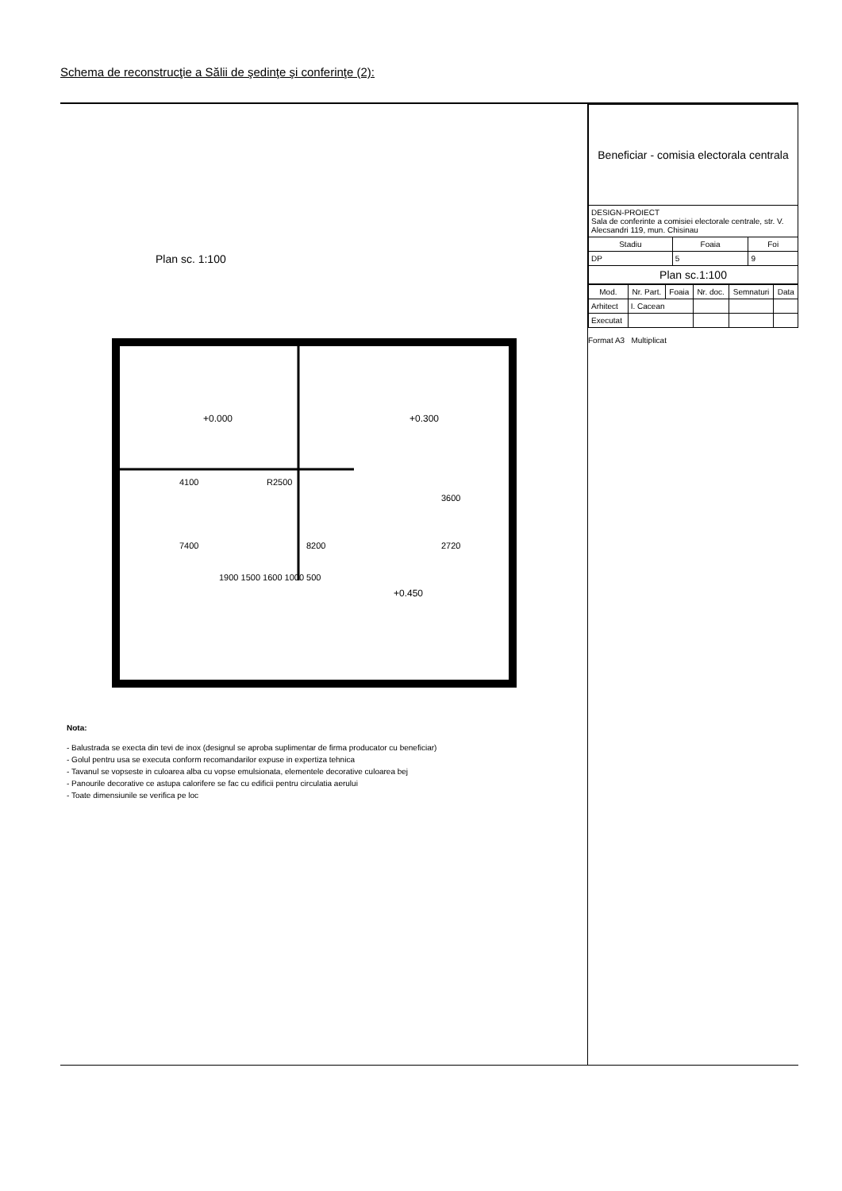Schema de reconstrucţie a Sălii de şedinţe şi conferinţe (2):
Plan sc. 1:100
+0.000
+0.300
+0.450
7400
8200
4100
R2500
3600
2720
1900 1500 1600 1000 500
Nota:
- Balustrada se execta din tevi de inox (designul se aproba suplimentar de firma producator cu beneficiar)
- Golul pentru usa se executa conform recomandarilor expuse in expertiza tehnica
- Tavanul se vopseste in culoarea alba cu vopse emulsionata, elementele decorative culoarea bej
- Panourile decorative ce astupa calorifere se fac cu edificii pentru circulatia aerului
- Toate dimensiunile se verifica pe loc
| Beneficiar - comisia electorala centrala | | |
| DESIGN-PROIECT Sala de conferinte a comisiei electorale centrale, str. V. Alecsandri 119, mun. Chisinau | | |
| Stadiu | Foaia | Foi |
| DP | 5 | 9 |
| Plan sc.1:100 | | |
| Mod. | Nr. Part. | Foaia | Nr. doc. | Semnaturi | Data |
| --- | --- | --- | --- | --- | --- |
| Arhitect | I. Cacean | | | | |
| Executat | | | | | |
Format A3 Multiplicat